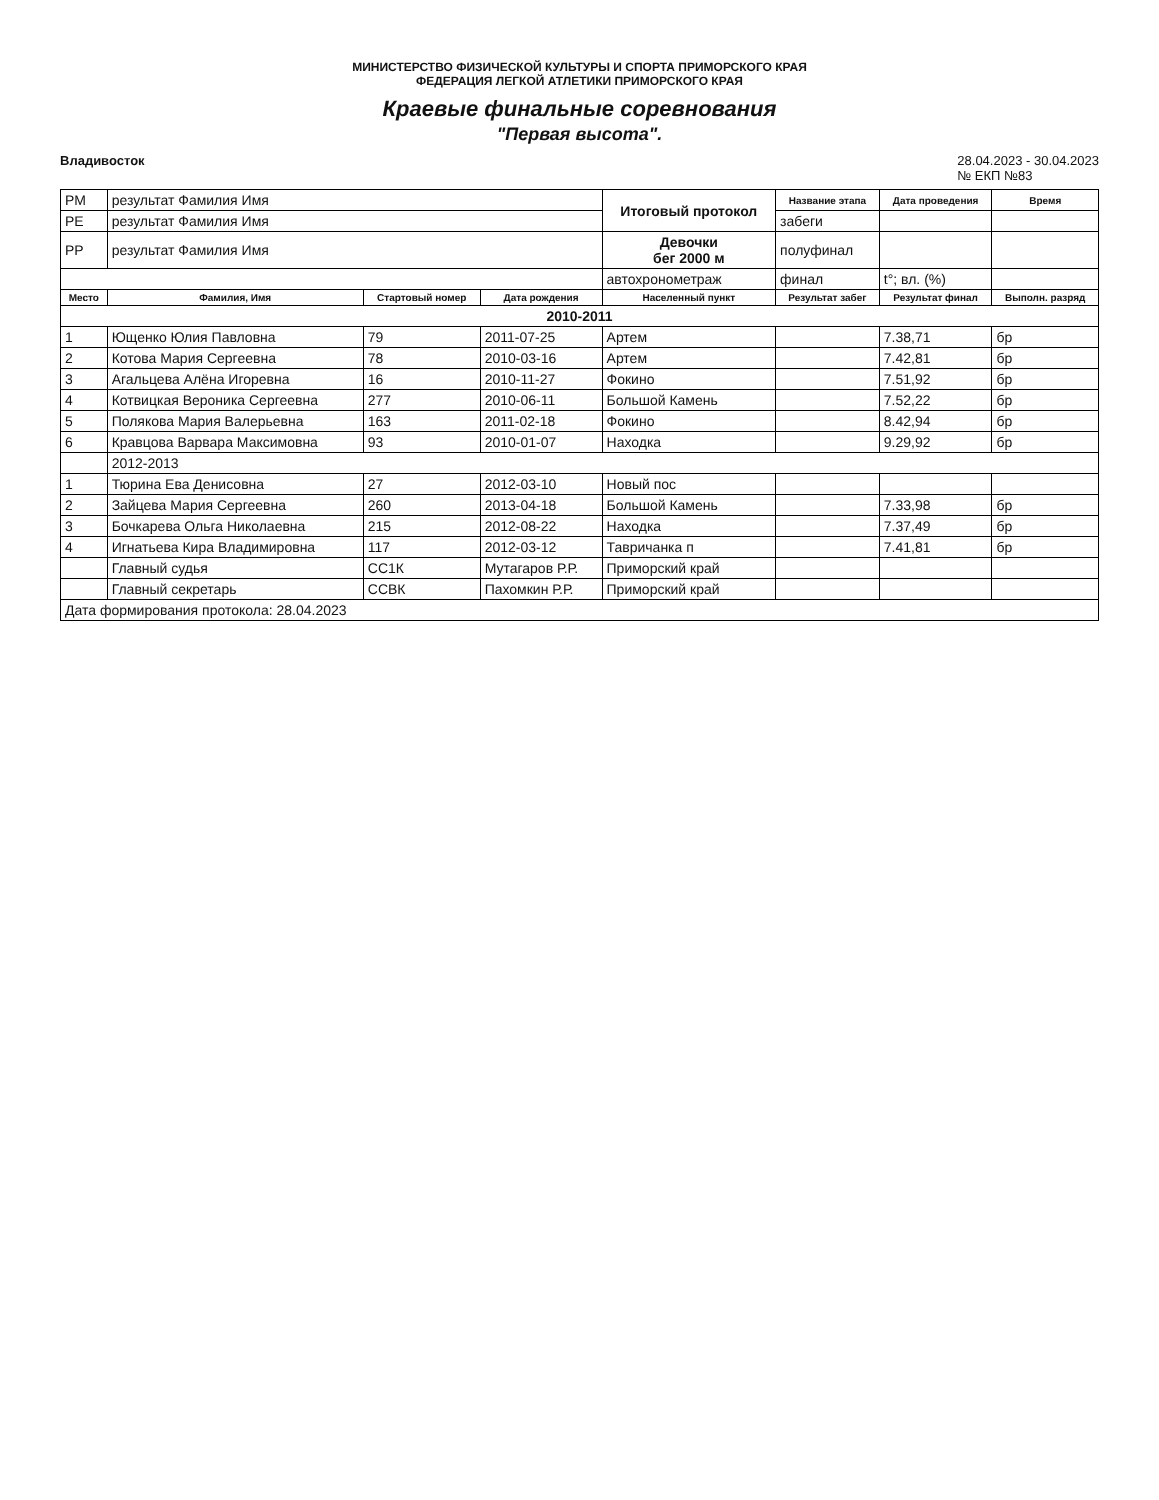МИНИСТЕРСТВО ФИЗИЧЕСКОЙ КУЛЬТУРЫ И СПОРТА ПРИМОРСКОГО КРАЯ
ФЕДЕРАЦИЯ ЛЕГКОЙ АТЛЕТИКИ ПРИМОРСКОГО КРАЯ
Краевые финальные соревнования
"Первая высота".
Владивосток 28.04.2023 - 30.04.2023
№ ЕКП №83
| РМ | результат Фамилия Имя | | | Итоговый протокол | Название этапа | Дата проведения | Время |
| РЕ | результат Фамилия Имя | | | | забеги | | |
| РР | результат Фамилия Имя | | | Девочки бег 2000 м | полуфинал | | |
| | | | | автохронометраж | финал | t°; вл. (%) | |
| Место | Фамилия, Имя | Стартовый номер | Дата рождения | Населенный пункт | Результат забег | Результат финал | Выполн. разряд |
| 2010-2011 | | | | | | | |
| 1 | Ющенко Юлия Павловна | 79 | 2011-07-25 | Артем | | 7.38,71 | бр |
| 2 | Котова Мария Сергеевна | 78 | 2010-03-16 | Артем | | 7.42,81 | бр |
| 3 | Агальцева Алёна Игоревна | 16 | 2010-11-27 | Фокино | | 7.51,92 | бр |
| 4 | Котвицкая Вероника Сергеевна | 277 | 2010-06-11 | Большой Камень | | 7.52,22 | бр |
| 5 | Полякова Мария Валерьевна | 163 | 2011-02-18 | Фокино | | 8.42,94 | бр |
| 6 | Кравцова Варвара Максимовна | 93 | 2010-01-07 | Находка | | 9.29,92 | бр |
| | 2012-2013 | | | | | | |
| 1 | Тюрина Ева Денисовна | 27 | 2012-03-10 | Новый пос | | | |
| 2 | Зайцева Мария Сергеевна | 260 | 2013-04-18 | Большой Камень | | 7.33,98 | бр |
| 3 | Бочкарева Ольга Николаевна | 215 | 2012-08-22 | Находка | | 7.37,49 | бр |
| 4 | Игнатьева Кира Владимировна | 117 | 2012-03-12 | Тавричанка п | | 7.41,81 | бр |
| | Главный судья | СС1К | Мутагаров Р.Р. | Приморский край | | | |
| | Главный секретарь | ССВК | Пахомкин Р.Р. | Приморский край | | | |
| Дата формирования протокола: 28.04.2023 | | | | | | | |